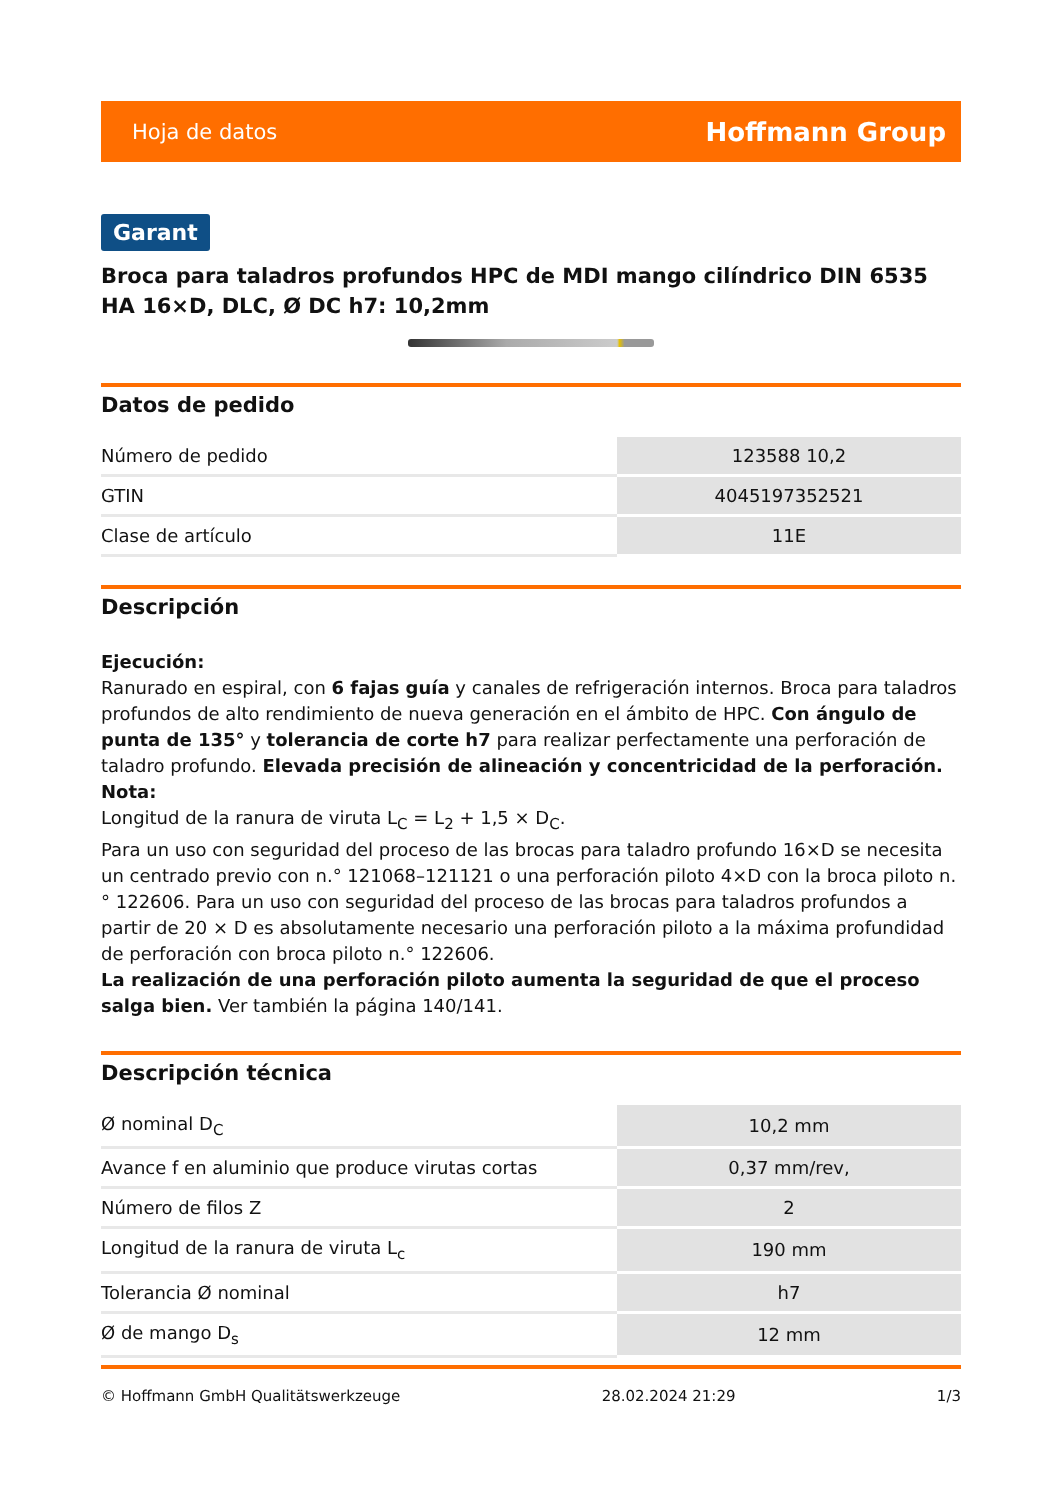Hoja de datos Hoffmann Group
Garant
Broca para taladros profundos HPC de MDI mango cilíndrico DIN 6535 HA 16×D, DLC, Ø DC h7: 10,2mm
Datos de pedido
| Número de pedido | 123588 10,2 |
| GTIN | 4045197352521 |
| Clase de artículo | 11E |
Descripción
Ejecución:
Ranurado en espiral, con 6 fajas guía y canales de refrigeración internos. Broca para taladros profundos de alto rendimiento de nueva generación en el ámbito de HPC. Con ángulo de punta de 135° y tolerancia de corte h7 para realizar perfectamente una perforación de taladro profundo. Elevada precisión de alineación y concentricidad de la perforación.
Nota:
Longitud de la ranura de viruta L<sub>C</sub> = L<sub>2</sub> + 1,5 × D<sub>C</sub>.
Para un uso con seguridad del proceso de las brocas para taladro profundo 16×D se necesita un centrado previo con n.° 121068–121121 o una perforación piloto 4×D con la broca piloto n.° 122606. Para un uso con seguridad del proceso de las brocas para taladros profundos a partir de 20 × D es absolutamente necesario una perforación piloto a la máxima profundidad de perforación con broca piloto n.° 122606.
La realización de una perforación piloto aumenta la seguridad de que el proceso salga bien. Ver también la página 140/141.
Descripción técnica
| Ø nominal D<sub>C</sub> | 10,2 mm |
| Avance f en aluminio que produce virutas cortas | 0,37 mm/rev, |
| Número de filos Z | 2 |
| Longitud de la ranura de viruta L<sub>c</sub> | 190 mm |
| Tolerancia Ø nominal | h7 |
| Ø de mango D<sub>s</sub> | 12 mm |
© Hoffmann GmbH Qualitätswerkzeuge 28.02.2024 21:29 1/3